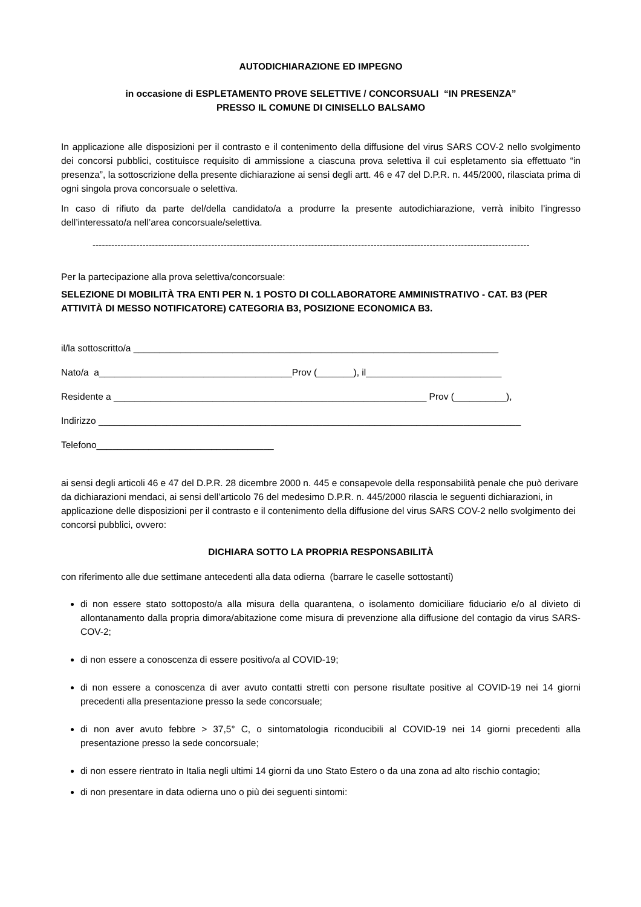AUTODICHIARAZIONE ED IMPEGNO
in occasione di ESPLETAMENTO PROVE SELETTIVE / CONCORSUALI “IN PRESENZA”
PRESSO IL COMUNE DI CINISELLO BALSAMO
In applicazione alle disposizioni per il contrasto e il contenimento della diffusione del virus SARS COV-2 nello svolgimento dei concorsi pubblici, costituisce requisito di ammissione a ciascuna prova selettiva il cui espletamento sia effettuato “in presenza”, la sottoscrizione della presente dichiarazione ai sensi degli artt. 46 e 47 del D.P.R. n. 445/2000, rilasciata prima di ogni singola prova concorsuale o selettiva.
In caso di rifiuto da parte del/della candidato/a a produrre la presente autodichiarazione, verrà inibito l’ingresso dell’interessato/a nell’area concorsuale/selettiva.
--------------------------------------------------------------------------------------------------------------------------------------------
Per la partecipazione alla prova selettiva/concorsuale:
SELEZIONE DI MOBILITÀ TRA ENTI PER N. 1 POSTO DI COLLABORATORE AMMINISTRATIVO - CAT. B3 (PER ATTIVITÀ DI MESSO NOTIFICATORE) CATEGORIA B3, POSIZIONE ECONOMICA B3.
il/la sottoscritto/a ______________________________________________________________________
Nato/a a_____________________________________Prov (_______), il__________________________
Residente a ____________________________________________________________ Prov (__________),
Indirizzo _________________________________________________________________________________
Telefono__________________________________
ai sensi degli articoli 46 e 47 del D.P.R. 28 dicembre 2000 n. 445 e consapevole della responsabilità penale che può derivare da dichiarazioni mendaci, ai sensi dell’articolo 76 del medesimo D.P.R. n. 445/2000 rilascia le seguenti dichiarazioni, in applicazione delle disposizioni per il contrasto e il contenimento della diffusione del virus SARS COV-2 nello svolgimento dei concorsi pubblici, ovvero:
DICHIARA SOTTO LA PROPRIA RESPONSABILITÀ
con riferimento alle due settimane antecedenti alla data odierna (barrare le caselle sottostanti)
di non essere stato sottoposto/a alla misura della quarantena, o isolamento domiciliare fiduciario e/o al divieto di allontanamento dalla propria dimora/abitazione come misura di prevenzione alla diffusione del contagio da virus SARS-COV-2;
di non essere a conoscenza di essere positivo/a al COVID-19;
di non essere a conoscenza di aver avuto contatti stretti con persone risultate positive al COVID-19 nei 14 giorni precedenti alla presentazione presso la sede concorsuale;
di non aver avuto febbre > 37,5° C, o sintomatologia riconducibili al COVID-19 nei 14 giorni precedenti alla presentazione presso la sede concorsuale;
di non essere rientrato in Italia negli ultimi 14 giorni da uno Stato Estero o da una zona ad alto rischio contagio;
di non presentare in data odierna uno o più dei seguenti sintomi: